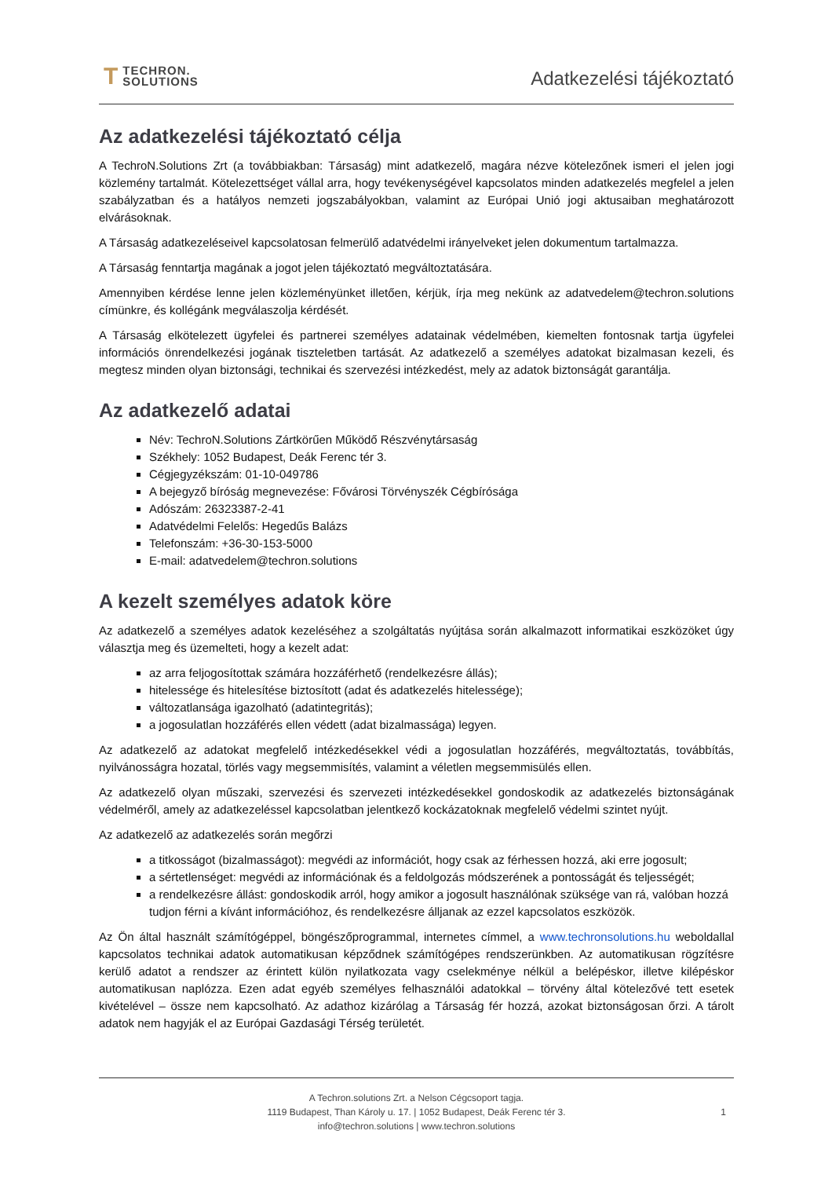T TECHRON.
SOLUTIONS
Adatkezelési tájékoztató
Az adatkezelési tájékoztató célja
A TechroN.Solutions Zrt (a továbbiakban: Társaság) mint adatkezelő, magára nézve kötelezőnek ismeri el jelen jogi közlemény tartalmát. Kötelezettséget vállal arra, hogy tevékenységével kapcsolatos minden adatkezelés megfelel a jelen szabályzatban és a hatályos nemzeti jogszabályokban, valamint az Európai Unió jogi aktusaiban meghatározott elvárásoknak.
A Társaság adatkezeléseivel kapcsolatosan felmerülő adatvédelmi irányelveket jelen dokumentum tartalmazza.
A Társaság fenntartja magának a jogot jelen tájékoztató megváltoztatására.
Amennyiben kérdése lenne jelen közleményünket illetően, kérjük, írja meg nekünk az adatvedelem@techron.solutions címünkre, és kollégánk megválaszolja kérdését.
A Társaság elkötelezett ügyfelei és partnerei személyes adatainak védelmében, kiemelten fontosnak tartja ügyfelei információs önrendelkezési jogának tiszteletben tartását. Az adatkezelő a személyes adatokat bizalmasan kezeli, és megtesz minden olyan biztonsági, technikai és szervezési intézkedést, mely az adatok biztonságát garantálja.
Az adatkezelő adatai
Név: TechroN.Solutions Zártkörűen Működő Részvénytársaság
Székhely: 1052 Budapest, Deák Ferenc tér 3.
Cégjegyzékszám: 01-10-049786
A bejegyző bíróság megnevezése: Fővárosi Törvényszék Cégbírósága
Adószám: 26323387-2-41
Adatvédelmi Felelős: Hegedűs Balázs
Telefonszám: +36-30-153-5000
E-mail: adatvedelem@techron.solutions
A kezelt személyes adatok köre
Az adatkezelő a személyes adatok kezeléséhez a szolgáltatás nyújtása során alkalmazott informatikai eszközöket úgy választja meg és üzemelteti, hogy a kezelt adat:
az arra feljogosítottak számára hozzáférhető (rendelkezésre állás);
hitelessége és hitelesítése biztosított (adat és adatkezelés hitelessége);
változatlansága igazolható (adatintegritás);
a jogosulatlan hozzáférés ellen védett (adat bizalmassága) legyen.
Az adatkezelő az adatokat megfelelő intézkedésekkel védi a jogosulatlan hozzáférés, megváltoztatás, továbbítás, nyilvánosságra hozatal, törlés vagy megsemmisítés, valamint a véletlen megsemmisülés ellen.
Az adatkezelő olyan műszaki, szervezési és szervezeti intézkedésekkel gondoskodik az adatkezelés biztonságának védelméről, amely az adatkezeléssel kapcsolatban jelentkező kockázatoknak megfelelő védelmi szintet nyújt.
Az adatkezelő az adatkezelés során megőrzi
a titkosságot (bizalmasságot): megvédi az információt, hogy csak az férhessen hozzá, aki erre jogosult;
a sértetlenséget: megvédi az információnak és a feldolgozás módszerének a pontosságát és teljességét;
a rendelkezésre állást: gondoskodik arról, hogy amikor a jogosult használónak szüksége van rá, valóban hozzá tudjon férni a kívánt információhoz, és rendelkezésre álljanak az ezzel kapcsolatos eszközök.
Az Ön által használt számítógéppel, böngészőprogrammal, internetes címmel, a www.techronsolutions.hu weboldallal kapcsolatos technikai adatok automatikusan képződnek számítógépes rendszerünkben. Az automatikusan rögzítésre kerülő adatot a rendszer az érintett külön nyilatkozata vagy cselekménye nélkül a belépéskor, illetve kilépéskor automatikusan naplózza. Ezen adat egyéb személyes felhasználói adatokkal – törvény által kötelezővé tett esetek kivételével – össze nem kapcsolható. Az adathoz kizárólag a Társaság fér hozzá, azokat biztonságosan őrzi. A tárolt adatok nem hagyják el az Európai Gazdasági Térség területét.
A Techron.solutions Zrt. a Nelson Cégcsoport tagja.
1119 Budapest, Than Károly u. 17. | 1052 Budapest, Deák Ferenc tér 3.
info@techron.solutions | www.techron.solutions
1